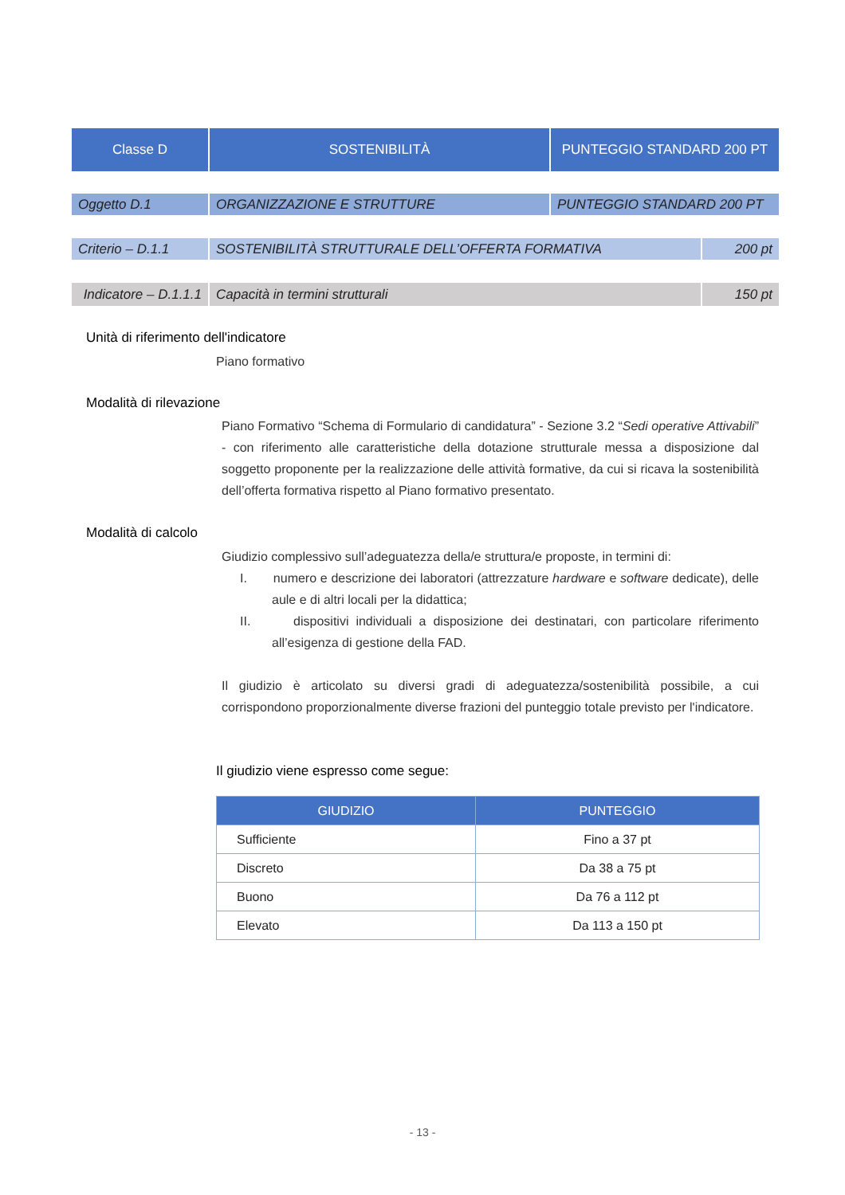| Classe D | SOSTENIBILITÀ | PUNTEGGIO STANDARD 200 PT |
| Oggetto D.1 | ORGANIZZAZIONE E STRUTTURE | PUNTEGGIO STANDARD 200 PT |
| Criterio – D.1.1 | SOSTENIBILITÀ STRUTTURALE DELL’OFFERTA FORMATIVA | 200 pt |
| Indicatore – D.1.1.1 | Capacità in termini strutturali | 150 pt |
Unità di riferimento dell'indicatore
Piano formativo
Modalità di rilevazione
Piano Formativo “Schema di Formulario di candidatura” - Sezione 3.2 “Sedi operative Attivabili” - con riferimento alle caratteristiche della dotazione strutturale messa a disposizione dal soggetto proponente per la realizzazione delle attività formative, da cui si ricava la sostenibilità dell’offerta formativa rispetto al Piano formativo presentato.
Modalità di calcolo
Giudizio complessivo sull’adeguatezza della/e struttura/e proposte, in termini di:
I. numero e descrizione dei laboratori (attrezzature hardware e software dedicate), delle aule e di altri locali per la didattica;
II. dispositivi individuali a disposizione dei destinatari, con particolare riferimento all’esigenza di gestione della FAD.
Il giudizio è articolato su diversi gradi di adeguatezza/sostenibilità possibile, a cui corrispondono proporzionalmente diverse frazioni del punteggio totale previsto per l'indicatore.
Il giudizio viene espresso come segue:
| GIUDIZIO | PUNTEGGIO |
| --- | --- |
| Sufficiente | Fino a 37 pt |
| Discreto | Da 38 a 75 pt |
| Buono | Da 76 a 112 pt |
| Elevato | Da 113 a 150 pt |
- 13 -